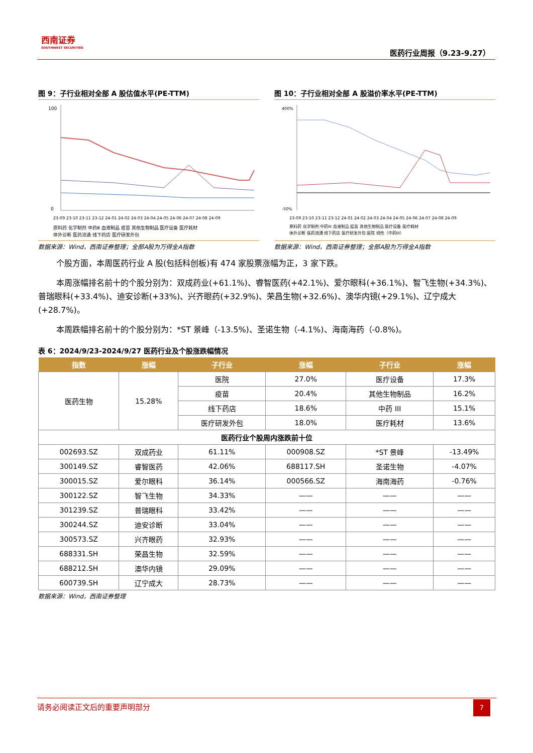西南证券
SOUTHWEST SECURITIES
医药行业周报（9.23-9.27）
图 9：子行业相对全部 A 股估值水平(PE-TTM)
100
0
23-09 23-10 23-11 23-12 24-01 24-02 24-03 24-04 24-05 24-06 24-07 24-08 24-09
原料药 化学制剂 中药Ⅲ 血液制品 疫苗 其他生物制品 医疗设备 医疗耗材
体外诊断 医药流通 线下药店 医疗研发外包
数据来源：Wind，西南证券整理；全部A股为万得全A指数
图 10：子行业相对全部 A 股溢价率水平(PE-TTM)
400%
-50%
23-09 23-10 23-11 23-12 24-01 24-02 24-03 24-04 24-05 24-06 24-07 24-08 24-09
原料药 化学制剂 中药III 血液制品 疫苗 其他生物制品 医疗设备 医疗耗材
体外诊断 医药流通 线下药店 医疗研发外包 医院 线性（中药III）
数据来源：Wind，西南证券整理；全部A股为万得全A指数
个股方面，本周医药行业 A 股(包括科创板)有 474 家股票涨幅为正，3 家下跌。
本周涨幅排名前十的个股分别为：双成药业(+61.1%)、睿智医药(+42.1%)、爱尔眼科(+36.1%)、智飞生物(+34.3%)、普瑞眼科(+33.4%)、迪安诊断(+33%)、兴齐眼药(+32.9%)、荣昌生物(+32.6%)、澳华内镜(+29.1%)、辽宁成大(+28.7%)。
本周跌幅排名前十的个股分别为：*ST 景峰（-13.5%)、圣诺生物（-4.1%)、海南海药（-0.8%)。
表 6：2024/9/23-2024/9/27 医药行业及个股涨跌幅情况
| 指数 | 涨幅 | 子行业 | 涨幅 | 子行业 | 涨幅 |
| --- | --- | --- | --- | --- | --- |
| 医药生物 | 15.28% | 医院 | 27.0% | 医疗设备 | 17.3% |
| | | 疫苗 | 20.4% | 其他生物制品 | 16.2% |
| | | 线下药店 | 18.6% | 中药 III | 15.1% |
| | | 医疗研发外包 | 18.0% | 医疗耗材 | 13.6% |
| 医药行业个股周内涨跌前十位 | | | | | |
| 002693.SZ | 双成药业 | 61.11% | 000908.SZ | *ST 景峰 | -13.49% |
| 300149.SZ | 睿智医药 | 42.06% | 688117.SH | 圣诺生物 | -4.07% |
| 300015.SZ | 爱尔眼科 | 36.14% | 000566.SZ | 海南海药 | -0.76% |
| 300122.SZ | 智飞生物 | 34.33% | —— | —— | —— |
| 301239.SZ | 普瑞眼科 | 33.42% | —— | —— | —— |
| 300244.SZ | 迪安诊断 | 33.04% | —— | —— | —— |
| 300573.SZ | 兴齐眼药 | 32.93% | —— | —— | —— |
| 688331.SH | 荣昌生物 | 32.59% | —— | —— | —— |
| 688212.SH | 澳华内镜 | 29.09% | —— | —— | —— |
| 600739.SH | 辽宁成大 | 28.73% | —— | —— | —— |
数据来源：Wind，西南证券整理
请务必阅读正文后的重要声明部分
7